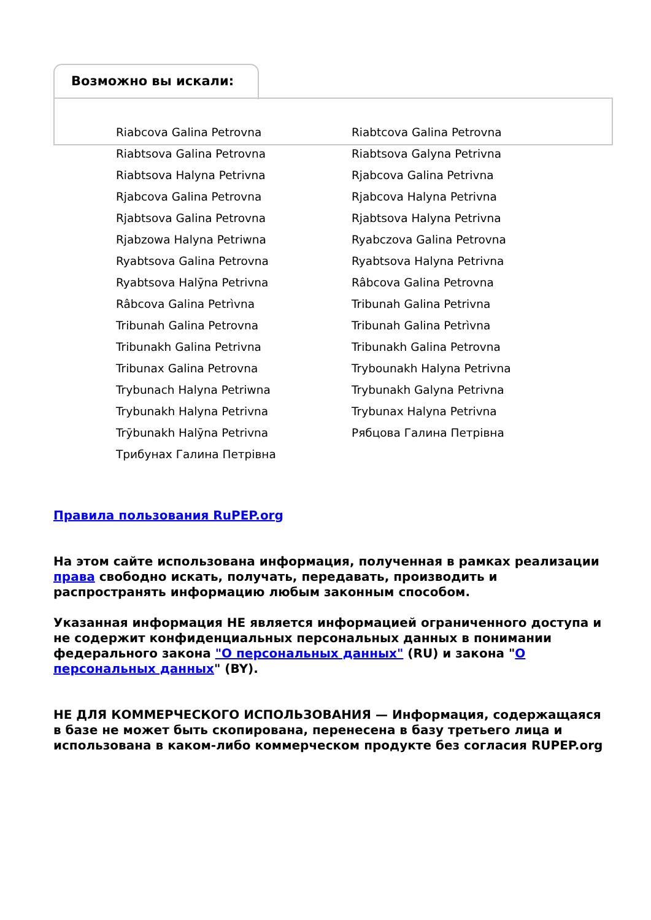Возможно вы искали:
Riabcova Galina Petrovna
Riabtcova Galina Petrovna
Riabtsova Galina Petrovna
Riabtsova Galyna Petrivna
Riabtsova Halyna Petrivna
Rjabcova Galina Petrivna
Rjabcova Galina Petrovna
Rjabcova Halyna Petrivna
Rjabtsova Galina Petrovna
Rjabtsova Halyna Petrivna
Rjabzowa Halyna Petriwna
Ryabczova Galina Petrovna
Ryabtsova Galina Petrovna
Ryabtsova Halyna Petrivna
Ryabtsova Halȳna Petrivna
Râbcova Galina Petrovna
Râbcova Galina Petrìvna
Tribunah Galina Petrivna
Tribunah Galina Petrovna
Tribunah Galina Petrìvna
Tribunakh Galina Petrivna
Tribunakh Galina Petrovna
Tribunax Galina Petrovna
Trybounakh Halyna Petrivna
Trybunach Halyna Petriwna
Trybunakh Galyna Petrivna
Trybunakh Halyna Petrivna
Trybunax Halyna Petrivna
Trȳbunakh Halȳna Petrivna
Рябцова Галина Петрівна
Трибунах Галина Петрівна
Правила пользования RuPEP.org
На этом сайте использована информация, полученная в рамках реализации права свободно искать, получать, передавать, производить и распространять информацию любым законным способом.
Указанная информация НЕ является информацией ограниченного доступа и не содержит конфиденциальных персональных данных в понимании федерального закона "О персональных данных" (RU) и закона "О персональных данных" (BY).
НЕ ДЛЯ КОММЕРЧЕСКОГО ИСПОЛЬЗОВАНИЯ — Информация, содержащаяся в базе не может быть скопирована, перенесена в базу третьего лица и использована в каком-либо коммерческом продукте без согласия RUPEP.org